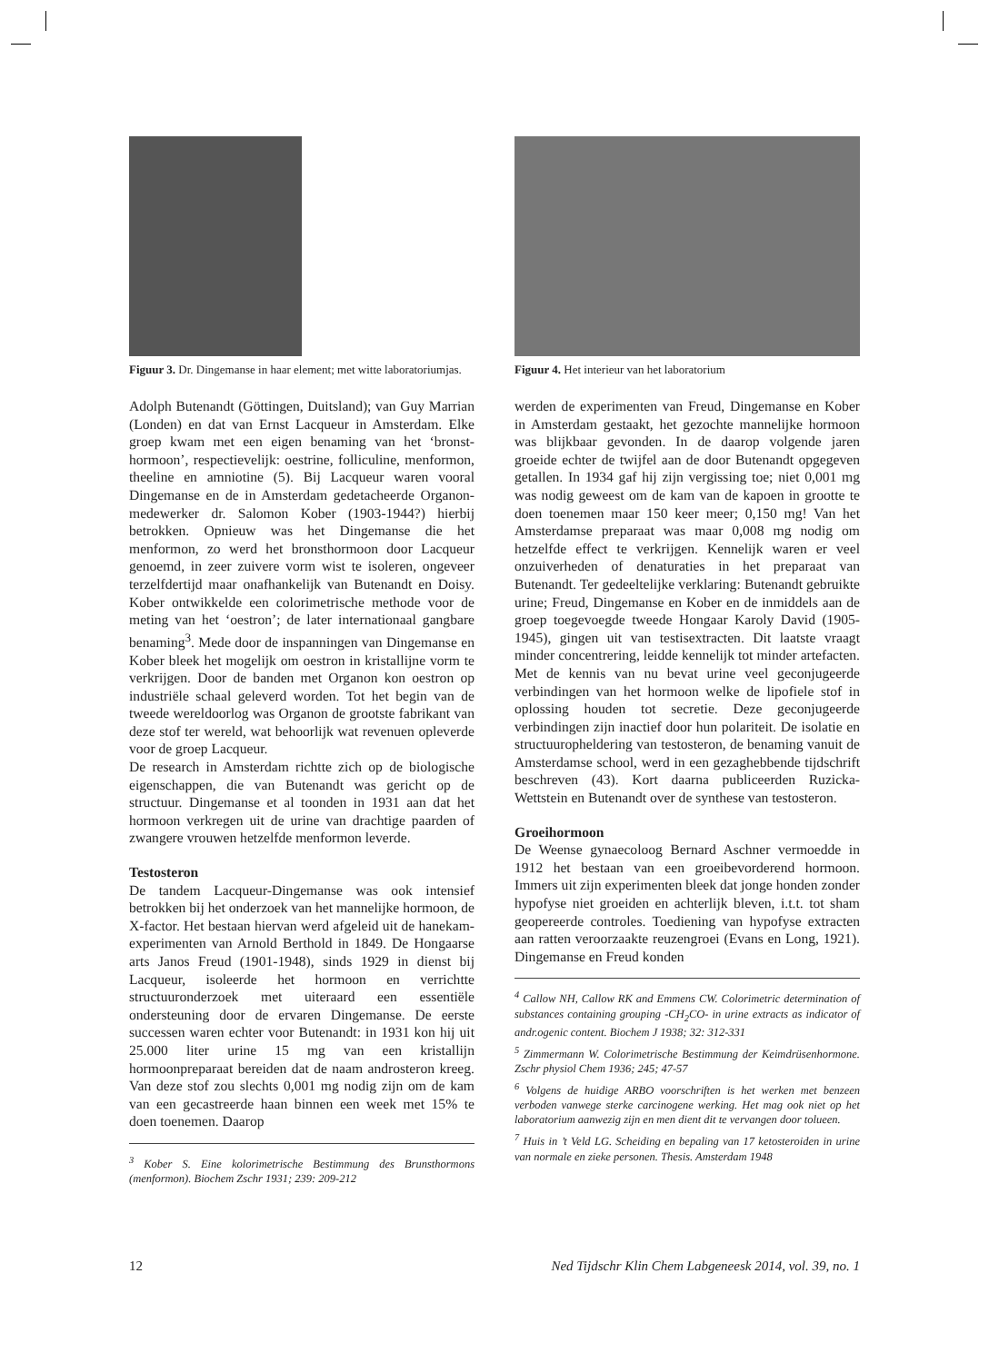Figuur 3. Dr. Dingemanse in haar element; met witte laboratoriumjas.
Adolph Butenandt (Göttingen, Duitsland); van Guy Marrian (Londen) en dat van Ernst Lacqueur in Amsterdam. Elke groep kwam met een eigen benaming van het ‘bronst-hormoon’, respectievelijk: oestrine, folliculine, menformon, theeline en amniotine (5). Bij Lacqueur waren vooral Dingemanse en de in Amsterdam gedetacheerde Organon-medewerker dr. Salomon Kober (1903-1944?) hierbij betrokken. Opnieuw was het Dingemanse die het menformon, zo werd het bronsthormoon door Lacqueur genoemd, in zeer zuivere vorm wist te isoleren, ongeveer terzelfdertijd maar onafhankelijk van Butenandt en Doisy. Kober ontwikkelde een colorimetrische methode voor de meting van het ‘oestron’; de later internationaal gangbare benaming<sup>3</sup>. Mede door de inspanningen van Dingemanse en Kober bleek het mogelijk om oestron in kristallijne vorm te verkrijgen. Door de banden met Organon kon oestron op industriële schaal geleverd worden. Tot het begin van de tweede wereldoorlog was Organon de grootste fabrikant van deze stof ter wereld, wat behoorlijk wat revenuen opleverde voor de groep Lacqueur.
De research in Amsterdam richtte zich op de biologische eigenschappen, die van Butenandt was gericht op de structuur. Dingemanse et al toonden in 1931 aan dat het hormoon verkregen uit de urine van drachtige paarden of zwangere vrouwen hetzelfde menformon leverde.
Testosteron
De tandem Lacqueur-Dingemanse was ook intensief betrokken bij het onderzoek van het mannelijke hormoon, de X-factor. Het bestaan hiervan werd afgeleid uit de hanekam-experimenten van Arnold Berthold in 1849. De Hongaarse arts Janos Freud (1901-1948), sinds 1929 in dienst bij Lacqueur, isoleerde het hormoon en verrichtte structuuronderzoek met uiteraard een essentiële ondersteuning door de ervaren Dingemanse. De eerste successen waren echter voor Butenandt: in 1931 kon hij uit 25.000 liter urine 15 mg van een kristallijn hormoonpreparaat bereiden dat de naam androsteron kreeg. Van deze stof zou slechts 0,001 mg nodig zijn om de kam van een gecastreerde haan binnen een week met 15% te doen toenemen. Daarop
<sup>3</sup> Kober S. Eine kolorimetrische Bestimmung des Brunsthormons (menformon). Biochem Zschr 1931; 239: 209-212
Figuur 4. Het interieur van het laboratorium
werden de experimenten van Freud, Dingemanse en Kober in Amsterdam gestaakt, het gezochte mannelijke hormoon was blijkbaar gevonden. In de daarop volgende jaren groeide echter de twijfel aan de door Butenandt opgegeven getallen. In 1934 gaf hij zijn vergissing toe; niet 0,001 mg was nodig geweest om de kam van de kapoen in grootte te doen toenemen maar 150 keer meer; 0,150 mg! Van het Amsterdamse preparaat was maar 0,008 mg nodig om hetzelfde effect te verkrijgen. Kennelijk waren er veel onzuiverheden of denaturaties in het preparaat van Butenandt. Ter gedeeltelijke verklaring: Butenandt gebruikte urine; Freud, Dingemanse en Kober en de inmiddels aan de groep toegevoegde tweede Hongaar Karoly David (1905-1945), gingen uit van testisextracten. Dit laatste vraagt minder concentrering, leidde kennelijk tot minder artefacten. Met de kennis van nu bevat urine veel geconjugeerde verbindingen van het hormoon welke de lipofiele stof in oplossing houden tot secretie. Deze geconjugeerde verbindingen zijn inactief door hun polariteit. De isolatie en structuuropheldering van testosteron, de benaming vanuit de Amsterdamse school, werd in een gezaghebbende tijdschrift beschreven (43). Kort daarna publiceerden Ruzicka-Wettstein en Butenandt over de synthese van testosteron.
Groeihormoon
De Weense gynaecoloog Bernard Aschner vermoedde in 1912 het bestaan van een groeibevorderend hormoon. Immers uit zijn experimenten bleek dat jonge honden zonder hypofyse niet groeiden en achterlijk bleven, i.t.t. tot sham geopereerde controles. Toediening van hypofyse extracten aan ratten veroorzaakte reuzengroei (Evans en Long, 1921). Dingemanse en Freud konden
<sup>4</sup> Callow NH, Callow RK and Emmens CW. Colorimetric determination of substances containing grouping -CH<sub>2</sub>CO- in urine extracts as indicator of andr.ogenic content. Biochem J 1938; 32: 312-331
<sup>5</sup> Zimmermann W. Colorimetrische Bestimmung der Keimdrüsenhormone. Zschr physiol Chem 1936; 245; 47-57
<sup>6</sup> Volgens de huidige ARBO voorschriften is het werken met benzeen verboden vanwege sterke carcinogene werking. Het mag ook niet op het laboratorium aanwezig zijn en men dient dit te vervangen door tolueen.
<sup>7</sup> Huis in ’t Veld LG. Scheiding en bepaling van 17 ketosteroiden in urine van normale en zieke personen. Thesis. Amsterdam 1948
12 Ned Tijdschr Klin Chem Labgeneesk 2014, vol. 39, no. 1